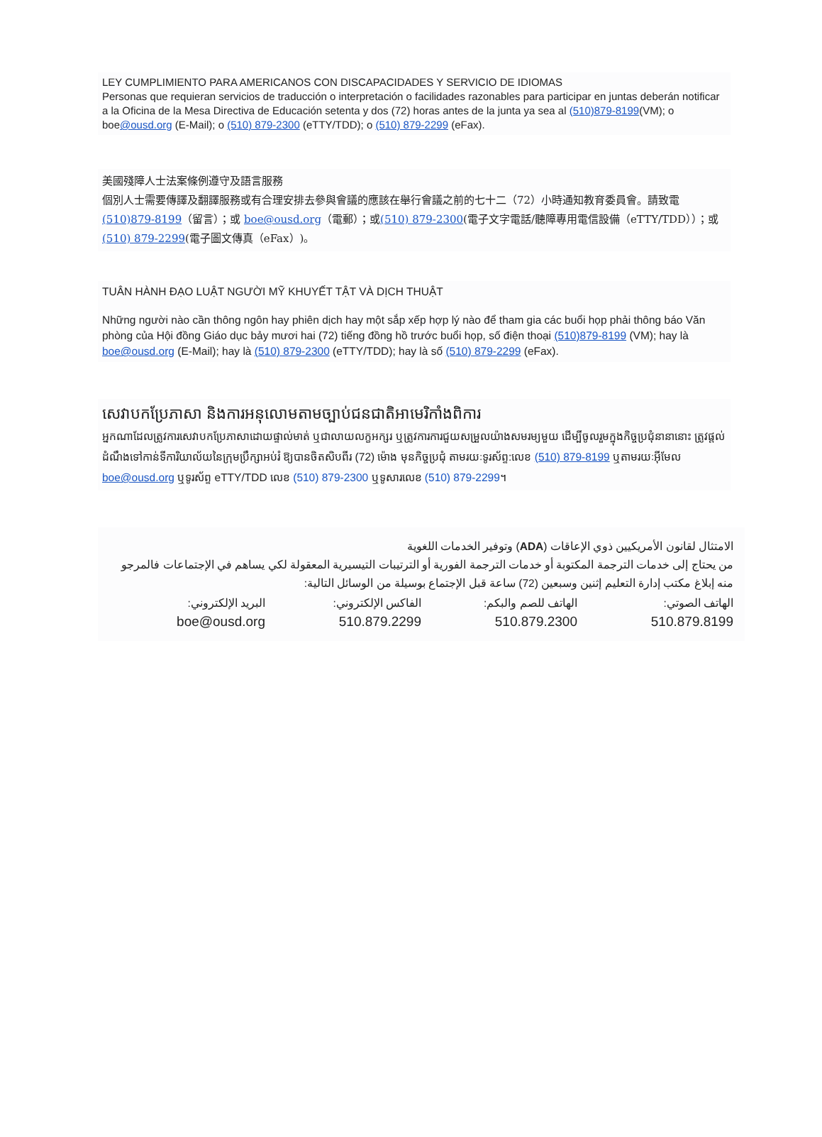LEY CUMPLIMIENTO PARA AMERICANOS CON DISCAPACIDADES Y SERVICIO DE IDIOMAS
Personas que requieran servicios de traducción o interpretación o facilidades razonables para participar en juntas deberán notificar a la Oficina de la Mesa Directiva de Educación setenta y dos (72) horas antes de la junta ya sea al (510)879-8199(VM); o boe@ousd.org (E-Mail); o (510) 879-2300 (eTTY/TDD); o (510) 879-2299 (eFax).
美國殘障人士法案條例遵守及語言服務
個別人士需要傳譯及翻譯服務或有合理安排去參與會議的應該在舉行會議之前的七十二（72）小時通知教育委員會。請致電(510)879-8199（留言）；或 boe@ousd.org（電郵）；或(510) 879-2300(電子文字電話/聽障專用電信設備（eTTY/TDD））；或(510) 879-2299(電子圖文傳真（eFax）)。
TUÂN HÀNH ĐẠO LUẬT NGƯỜI MỸ KHUYẾT TẬT VÀ DỊCH THUẬT
Những người nào cần thông ngôn hay phiên dịch hay một sắp xếp hợp lý nào để tham gia các buổi họp phải thông báo Văn phòng của Hội đồng Giáo dục bảy mươi hai (72) tiếng đồng hồ trước buổi họp, số điện thoại (510)879-8199 (VM); hay là boe@ousd.org (E-Mail); hay là (510) 879-2300 (eTTY/TDD); hay là số (510) 879-2299 (eFax).
សេវាបកប្រែភាសា និងការអនុលោមតាមច្បាប់ជនជាតិអាមេរិកាំងពិការ
អ្នកណាដែលត្រូវការសេវាបកប្រែភាសាដោយផ្ទាល់មាត់ ឬជាលាយលក្ខអក្សរ ឬត្រូវការការជួយសម្រួលយ៉ាងសមរម្យមួយ ដើម្បីចូលរួមក្នុងកិច្ចប្រជុំនានានោះ ត្រូវផ្តល់ដំណឹងទៅកាន់ទីការិយាល័យនៃក្រុមប្រឹក្សាអប់រំ ឱ្យបានចិតសិបពីរ (72) ម៉ោង មុនកិច្ចប្រជុំ តាមរយៈទូរស័ព្ទ:លេខ (510) 879-8199 ឬតាមរយៈអ៊ីមែល boe@ousd.org ឬទូរស័ព្ទ eTTY/TDD លេខ (510) 879-2300 ឬទូសារលេខ (510) 879-2299។
الامتثال لقانون الأمريكيين ذوي الإعاقات (ADA) وتوفير الخدمات اللغوية
من يحتاج إلى خدمات الترجمة المكتوبة أو خدمات الترجمة الفورية أو الترتيبات التيسيرية المعقولة لكي يساهم في الإجتماعات فالمرجو منه إبلاغ مكتب إدارة التعليم إثنين وسبعين (72) ساعة قبل الإجتماع بوسيلة من الوسائل التالية:
الهاتف الصوتي:
510.879.8199
الهاتف للصم والبكم:
510.879.2300
الفاكس الإلكتروني:
510.879.2299
البريد الإلكتروني:
boe@ousd.org